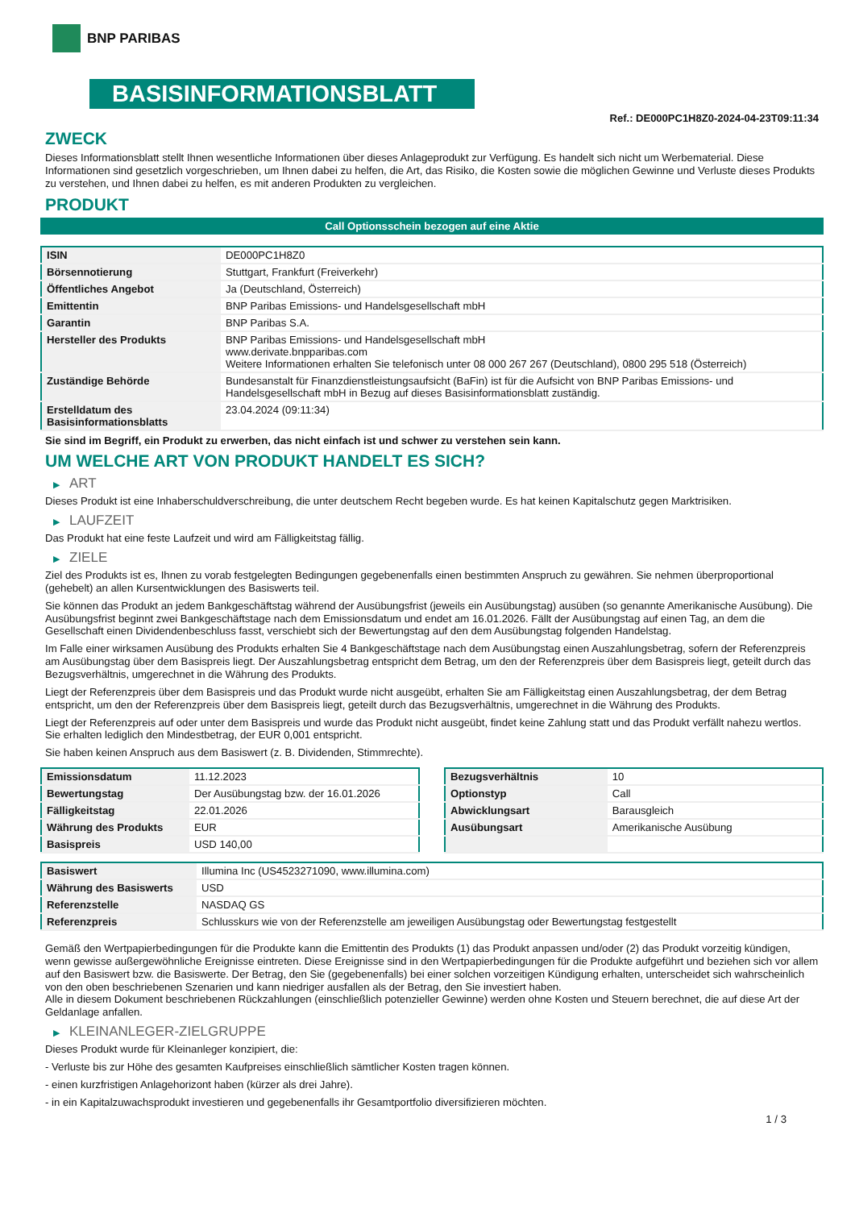BNP PARIBAS
BASISINFORMATIONSBLATT
Ref.: DE000PC1H8Z0-2024-04-23T09:11:34
ZWECK
Dieses Informationsblatt stellt Ihnen wesentliche Informationen über dieses Anlageprodukt zur Verfügung. Es handelt sich nicht um Werbematerial. Diese Informationen sind gesetzlich vorgeschrieben, um Ihnen dabei zu helfen, die Art, das Risiko, die Kosten sowie die möglichen Gewinne und Verluste dieses Produkts zu verstehen, und Ihnen dabei zu helfen, es mit anderen Produkten zu vergleichen.
PRODUKT
Call Optionsschein bezogen auf eine Aktie
| ISIN | DE000PC1H8Z0 |
| Börsennotierung | Stuttgart, Frankfurt (Freiverkehr) |
| Öffentliches Angebot | Ja (Deutschland, Österreich) |
| Emittentin | BNP Paribas Emissions- und Handelsgesellschaft mbH |
| Garantin | BNP Paribas S.A. |
| Hersteller des Produkts | BNP Paribas Emissions- und Handelsgesellschaft mbH www.derivate.bnpparibas.com Weitere Informationen erhalten Sie telefonisch unter 08 000 267 267 (Deutschland), 0800 295 518 (Österreich) |
| Zuständige Behörde | Bundesanstalt für Finanzdienstleistungsaufsicht (BaFin) ist für die Aufsicht von BNP Paribas Emissions- und Handelsgesellschaft mbH in Bezug auf dieses Basisinformationsblatt zuständig. |
| Erstelldatum des Basisinformationsblatts | 23.04.2024 (09:11:34) |
Sie sind im Begriff, ein Produkt zu erwerben, das nicht einfach ist und schwer zu verstehen sein kann.
UM WELCHE ART VON PRODUKT HANDELT ES SICH?
▶ ART
Dieses Produkt ist eine Inhaberschuldverschreibung, die unter deutschem Recht begeben wurde. Es hat keinen Kapitalschutz gegen Marktrisiken.
▶ LAUFZEIT
Das Produkt hat eine feste Laufzeit und wird am Fälligkeitstag fällig.
▶ ZIELE
Ziel des Produkts ist es, Ihnen zu vorab festgelegten Bedingungen gegebenenfalls einen bestimmten Anspruch zu gewähren. Sie nehmen überproportional (gehebelt) an allen Kursentwicklungen des Basiswerts teil.
Sie können das Produkt an jedem Bankgeschäftstag während der Ausübungsfrist (jeweils ein Ausübungstag) ausüben (so genannte Amerikanische Ausübung). Die Ausübungsfrist beginnt zwei Bankgeschäftstage nach dem Emissionsdatum und endet am 16.01.2026. Fällt der Ausübungstag auf einen Tag, an dem die Gesellschaft einen Dividendenbeschluss fasst, verschiebt sich der Bewertungstag auf den dem Ausübungstag folgenden Handelstag.
Im Falle einer wirksamen Ausübung des Produkts erhalten Sie 4 Bankgeschäftstage nach dem Ausübungstag einen Auszahlungsbetrag, sofern der Referenzpreis am Ausübungstag über dem Basispreis liegt. Der Auszahlungsbetrag entspricht dem Betrag, um den der Referenzpreis über dem Basispreis liegt, geteilt durch das Bezugsverhältnis, umgerechnet in die Währung des Produkts.
Liegt der Referenzpreis über dem Basispreis und das Produkt wurde nicht ausgeübt, erhalten Sie am Fälligkeitstag einen Auszahlungsbetrag, der dem Betrag entspricht, um den der Referenzpreis über dem Basispreis liegt, geteilt durch das Bezugsverhältnis, umgerechnet in die Währung des Produkts.
Liegt der Referenzpreis auf oder unter dem Basispreis und wurde das Produkt nicht ausgeübt, findet keine Zahlung statt und das Produkt verfällt nahezu wertlos. Sie erhalten lediglich den Mindestbetrag, der EUR 0,001 entspricht.
Sie haben keinen Anspruch aus dem Basiswert (z. B. Dividenden, Stimmrechte).
| Emissionsdatum | 11.12.2023 |
| Bewertungstag | Der Ausübungstag bzw. der 16.01.2026 |
| Fälligkeitstag | 22.01.2026 |
| Währung des Produkts | EUR |
| Basispreis | USD 140,00 |
| Bezugsverhältnis | 10 |
| Optionstyp | Call |
| Abwicklungsart | Barausgleich |
| Ausübungsart | Amerikanische Ausübung |
| Basiswert | Illumina Inc (US4523271090, www.illumina.com) |
| Währung des Basiswerts | USD |
| Referenzstelle | NASDAQ GS |
| Referenzpreis | Schlusskurs wie von der Referenzstelle am jeweiligen Ausübungstag oder Bewertungstag festgestellt |
Gemäß den Wertpapierbedingungen für die Produkte kann die Emittentin des Produkts (1) das Produkt anpassen und/oder (2) das Produkt vorzeitig kündigen, wenn gewisse außergewöhnliche Ereignisse eintreten. Diese Ereignisse sind in den Wertpapierbedingungen für die Produkte aufgeführt und beziehen sich vor allem auf den Basiswert bzw. die Basiswerte. Der Betrag, den Sie (gegebenenfalls) bei einer solchen vorzeitigen Kündigung erhalten, unterscheidet sich wahrscheinlich von den oben beschriebenen Szenarien und kann niedriger ausfallen als der Betrag, den Sie investiert haben.
Alle in diesem Dokument beschriebenen Rückzahlungen (einschließlich potenzieller Gewinne) werden ohne Kosten und Steuern berechnet, die auf diese Art der Geldanlage anfallen.
▶ KLEINANLEGER-ZIELGRUPPE
Dieses Produkt wurde für Kleinanleger konzipiert, die:
- Verluste bis zur Höhe des gesamten Kaufpreises einschließlich sämtlicher Kosten tragen können.
- einen kurzfristigen Anlagehorizont haben (kürzer als drei Jahre).
- in ein Kapitalzuwachsprodukt investieren und gegebenenfalls ihr Gesamtportfolio diversifizieren möchten.
1 / 3